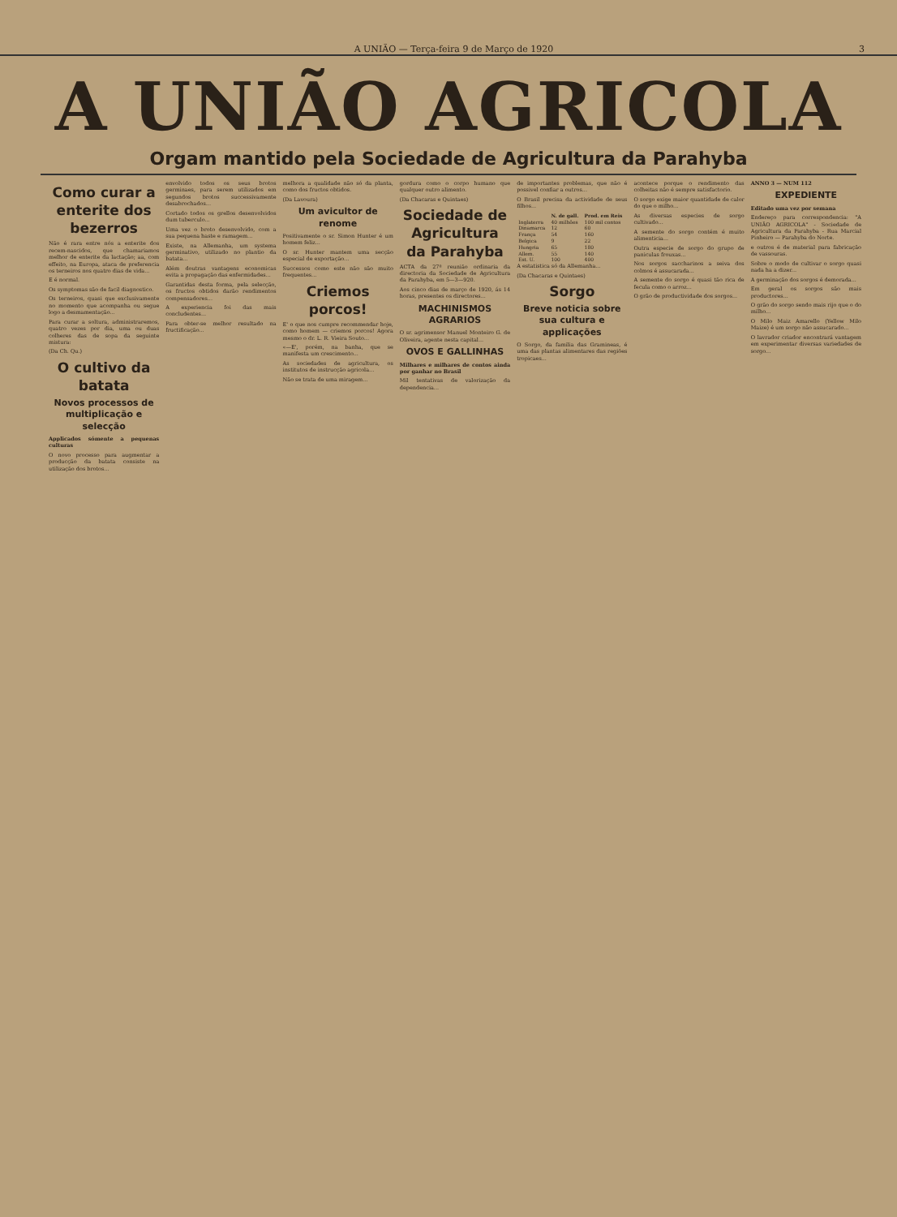A UNIÃO — Terça-feira 9 de Março de 1920 3
A UNIÃO AGRICOLA
Orgam mantido pela Sociedade de Agricultura da Parahyba
Como curar a enterite dos bezerros
Não é rara entre nós a enterite dos recem-nascidos, que chamariamos melhor de enterite da lactação; aa, com effeito, na Europa, ataca de preferencia os terneiros nos quatro dias de vida...
E é normal.
Os symptomas são de facil diagnostico.
Os terneiros, quasi que exclusivamente no momento que acompanha ou segue logo a desmamentação...
Para curar a soltura, administraremos, quatro vezes por dia, uma ou duas colheres das de sopa da seguinte mistura:
(Da Ch. Qu.)
O cultivo da batata
Novos processos de multiplicação e selecção
Applicados sómente a pequenas culturas
O novo processo para augmentar a producção da batata consiste na utilização dos brotos...
envolvido todos os seus brotos germinaes, para serem utilizados em segundos brotos successivamente desabrochados...
Cortado todos os grellos desenvolvidos dum tuberculo...
Uma vez o broto desenvolvido, com a sua pequena haste e ramagem...
Existe, na Allemanha, um systema germinativo, utilizado no plantio da batata...
Além doutras vantagens economicas evita a propagação das enfermidades...
Garantidas desta forma, pela selecção, os fructos obtidos darão rendimentos compensadores...
A experiencia foi das mais concludentes...
Para obter-se melhor resultado na fructificação...
melhora a qualidade não só da planta, como dos fructos obtidos.
(Da Lavoura)
Um avicultor de renome
Positivamente o sr. Simon Hunter é um homem feliz...
O sr. Hunter mantem uma secção especial de exportação...
Successos como este não são muito frequentes...
Criemos porcos!
E' o que nos cumpre recommendar hoje, como homem — criemos porcos! Agora mesmo o dr. L. R. Vieira Souto...
«—E', porém, na banha, que se manifesta um crescimento...
As sociedades de agricultura, os institutos de instrucção agricola...
Não se trata de uma miragem...
gordura como o corpo humano que qualquer outro alimento.
(Da Chacaras e Quintaes)
Sociedade de Agricultura da Parahyba
ACTA da 27ª reunião ordinaria da directoria da Sociedade de Agricultura da Parahyba, em 5—3—920.
Aos cinco dias de março de 1920, ás 14 horas, presentes os directores...
MACHINISMOS AGRARIOS
O sr. agrimensor Manuel Monteiro G. de Oliveira, agente nesta capital...
OVOS E GALLINHAS
Milhares e milhares de contos ainda por ganhar no Brasil
Mil tentativas de valorização da dependencia...
de importantes problemas, que não é possivel confiar a outros...
O Brasil precisa da actividade de seus filhos...
| | N. de gall. | Prod. em Reis |
| --- | --- | --- |
| Inglaterra | 40 milhões | 100 mil contos |
| Dinamarca | 12 | 60 |
| França | 54 | 160 |
| Belgica | 9 | 22 |
| Hungria | 65 | 180 |
| Allem. | 55 | 140 |
| Est. U. | 100 | 400 |
A estatistica só da Allemanha...
(Da Chacaras e Quintaes)
Sorgo
Breve noticia sobre sua cultura e applicações
O Sorgo, da familia das Gramineas, é uma das plantas alimentares das regiões tropicaes...
acontece porque o rendimento das colheitas não é sempre satisfactorio.
O sorgo exige maior quantidade de calor do que o milho...
As diversas especies de sorgo cultivado...
A semente do sorgo contém é muito alimenticia...
Outra especie de sorgo do grupo de paniculas frouxas...
Nos sorgos saccharinos a seiva dos colmos é assucarada...
A semente do sorgo é quasi tão rica de fecula como o arroz...
O grão de productividade dos sorgos...
ANNO 3 — NUM 112
EXPEDIENTE
Editado uma vez por semana
Endereço para correspondencia: "A UNIÃO AGRICOLA" - Sociedade de Agricultura da Parahyba - Rua Marcial Pinheiro — Parahyba do Norte.
e outros é de material para fabricação de vassouras.
Sobre o modo de cultivar o sorgo quasi nada ha a dizer...
A germinação dos sorgos é demorada...
Em geral os sorgos são mais productores...
O grão do sorgo sendo mais rijo que o do milho...
O Milo Maiz Amarello (Yellow Milo Maize) é um sorgo não assucarado...
O lavrador criador encontrará vantagem em experimentar diversas variedades de sorgo...